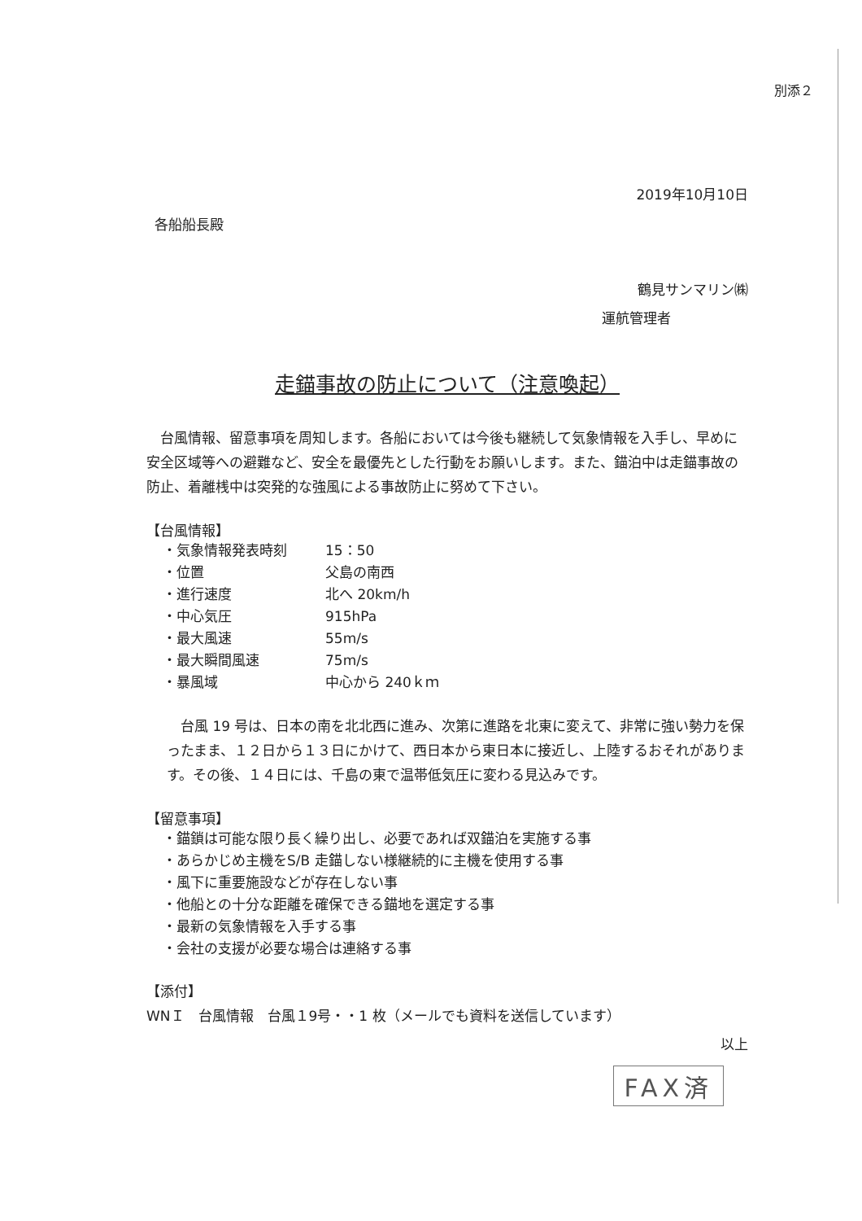別添２
2019年10月10日
各船船長殿
鶴見サンマリン㈱
運航管理者
走錨事故の防止について（注意喚起）
台風情報、留意事項を周知します。各船においては今後も継続して気象情報を入手し、早めに安全区域等への避難など、安全を最優先とした行動をお願いします。また、錨泊中は走錨事故の防止、着離桟中は突発的な強風による事故防止に努めて下さい。
【台風情報】
・気象情報発表時刻 15：50
・位置 父島の南西
・進行速度 北へ 20km/h
・中心気圧 915hPa
・最大風速 55m/s
・最大瞬間風速 75m/s
・暴風域 中心から 240ｋｍ
台風 19 号は、日本の南を北北西に進み、次第に進路を北東に変えて、非常に強い勢力を保ったまま、１２日から１３日にかけて、西日本から東日本に接近し、上陸するおそれがあります。その後、１４日には、千島の東で温帯低気圧に変わる見込みです。
【留意事項】
・錨鎖は可能な限り長く繰り出し、必要であれば双錨泊を実施する事
・あらかじめ主機をS/B 走錨しない様継続的に主機を使用する事
・風下に重要施設などが存在しない事
・他船との十分な距離を確保できる錨地を選定する事
・最新の気象情報を入手する事
・会社の支援が必要な場合は連絡する事
【添付】
WNＩ　台風情報　台風１9号・・1 枚（メールでも資料を送信しています）
以上
FAX済